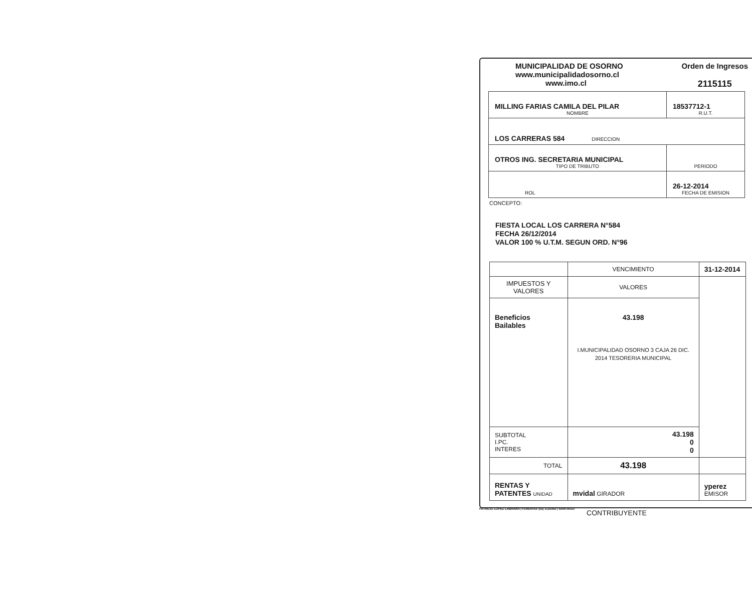MUNICIPALIDAD DE OSORNO
www.municipalidadosorno.cl
www.imo.cl
Orden de Ingresos
2115115
| MILLING FARIAS CAMILA DEL PILAR NOMBRE | 18537712-1 R.U.T. |
| LOS CARRERAS 584 DIRECCION | |
| OTROS ING. SECRETARIA MUNICIPAL TIPO DE TRIBUTO | PERIODO |
| ROL | 26-12-2014 FECHA DE EMISION |
CONCEPTO:
FIESTA LOCAL LOS CARRERA N°584
FECHA 26/12/2014
VALOR 100 % U.T.M. SEGUN ORD. N°96
| | VENCIMIENTO | 31-12-2014 |
| IMPUESTOS Y VALORES | VALORES | |
| Beneficios Bailables | 43.198 I.MUNICIPALIDAD OSORNO 3 CAJA 26 DIC. 2014 TESORERIA MUNICIPAL | |
| SUBTOTAL I.PC. INTERES | 43.198 0 0 | |
| TOTAL | 43.198 | |
| RENTAS Y PATENTES UNIDAD | mvidal GIRADOR | yperez EMISOR |
CONTRIBUYENTE
PATRICIO LÓPEZ LABRAÑA | FONO/FAX (02) 3120363 | SANTIAGO